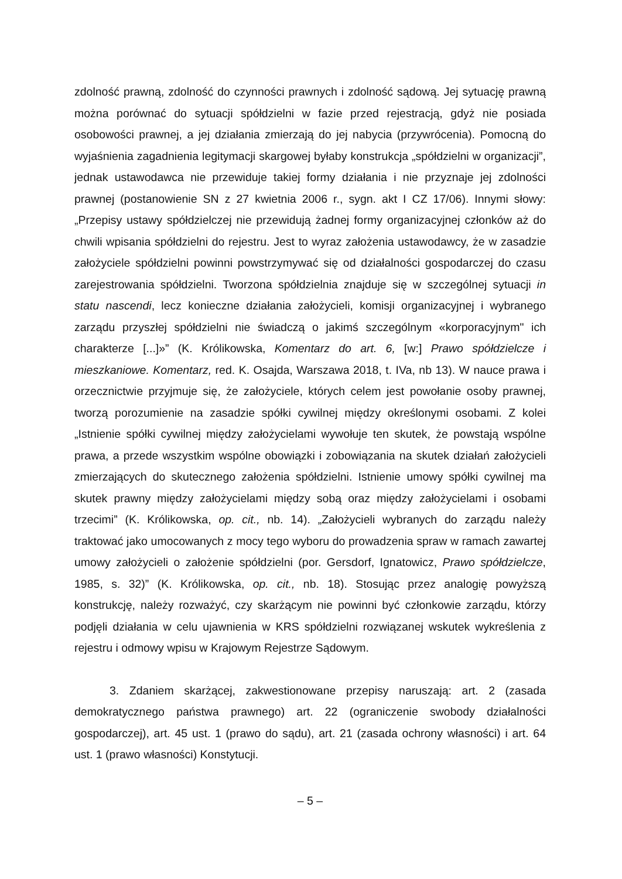zdolność prawną, zdolność do czynności prawnych i zdolność sądową. Jej sytuację prawną można porównać do sytuacji spółdzielni w fazie przed rejestracją, gdyż nie posiada osobowości prawnej, a jej działania zmierzają do jej nabycia (przywrócenia). Pomocną do wyjaśnienia zagadnienia legitymacji skargowej byłaby konstrukcja „spółdzielni w organizacji”, jednak ustawodawca nie przewiduje takiej formy działania i nie przyznaje jej zdolności prawnej (postanowienie SN z 27 kwietnia 2006 r., sygn. akt I CZ 17/06). Innymi słowy: „Przepisy ustawy spółdzielczej nie przewidują żadnej formy organizacyjnej członków aż do chwili wpisania spółdzielni do rejestru. Jest to wyraz założenia ustawodawcy, że w zasadzie założyciele spółdzielni powinni powstrzymywać się od działalności gospodarczej do czasu zarejestrowania spółdzielni. Tworzona spółdzielnia znajduje się w szczególnej sytuacji in statu nascendi, lecz konieczne działania założycieli, komisji organizacyjnej i wybranego zarządu przyszłej spółdzielni nie świadczą o jakimś szczególnym «korporacyjnym" ich charakterze [...]»” (K. Królikowska, Komentarz do art. 6, [w:] Prawo spółdzielcze i mieszkaniowe. Komentarz, red. K. Osajda, Warszawa 2018, t. IVa, nb 13). W nauce prawa i orzecznictwie przyjmuje się, że założyciele, których celem jest powołanie osoby prawnej, tworzą porozumienie na zasadzie spółki cywilnej między określonymi osobami. Z kolei „Istnienie spółki cywilnej między założycielami wywołuje ten skutek, że powstają wspólne prawa, a przede wszystkim wspólne obowiązki i zobowiązania na skutek działań założycieli zmierzających do skutecznego założenia spółdzielni. Istnienie umowy spółki cywilnej ma skutek prawny między założycielami między sobą oraz między założycielami i osobami trzecimi” (K. Królikowska, op. cit., nb. 14). „Założycieli wybranych do zarządu należy traktować jako umocowanych z mocy tego wyboru do prowadzenia spraw w ramach zawartej umowy założycieli o założenie spółdzielni (por. Gersdorf, Ignatowicz, Prawo spółdzielcze, 1985, s. 32)” (K. Królikowska, op. cit., nb. 18). Stosując przez analogię powyższą konstrukcję, należy rozważyć, czy skarżącym nie powinni być członkowie zarządu, którzy podjęli działania w celu ujawnienia w KRS spółdzielni rozwiązanej wskutek wykreślenia z rejestru i odmowy wpisu w Krajowym Rejestrze Sądowym.
3. Zdaniem skarżącej, zakwestionowane przepisy naruszają: art. 2 (zasada demokratycznego państwa prawnego) art. 22 (ograniczenie swobody działalności gospodarczej), art. 45 ust. 1 (prawo do sądu), art. 21 (zasada ochrony własności) i art. 64 ust. 1 (prawo własności) Konstytucji.
– 5 –